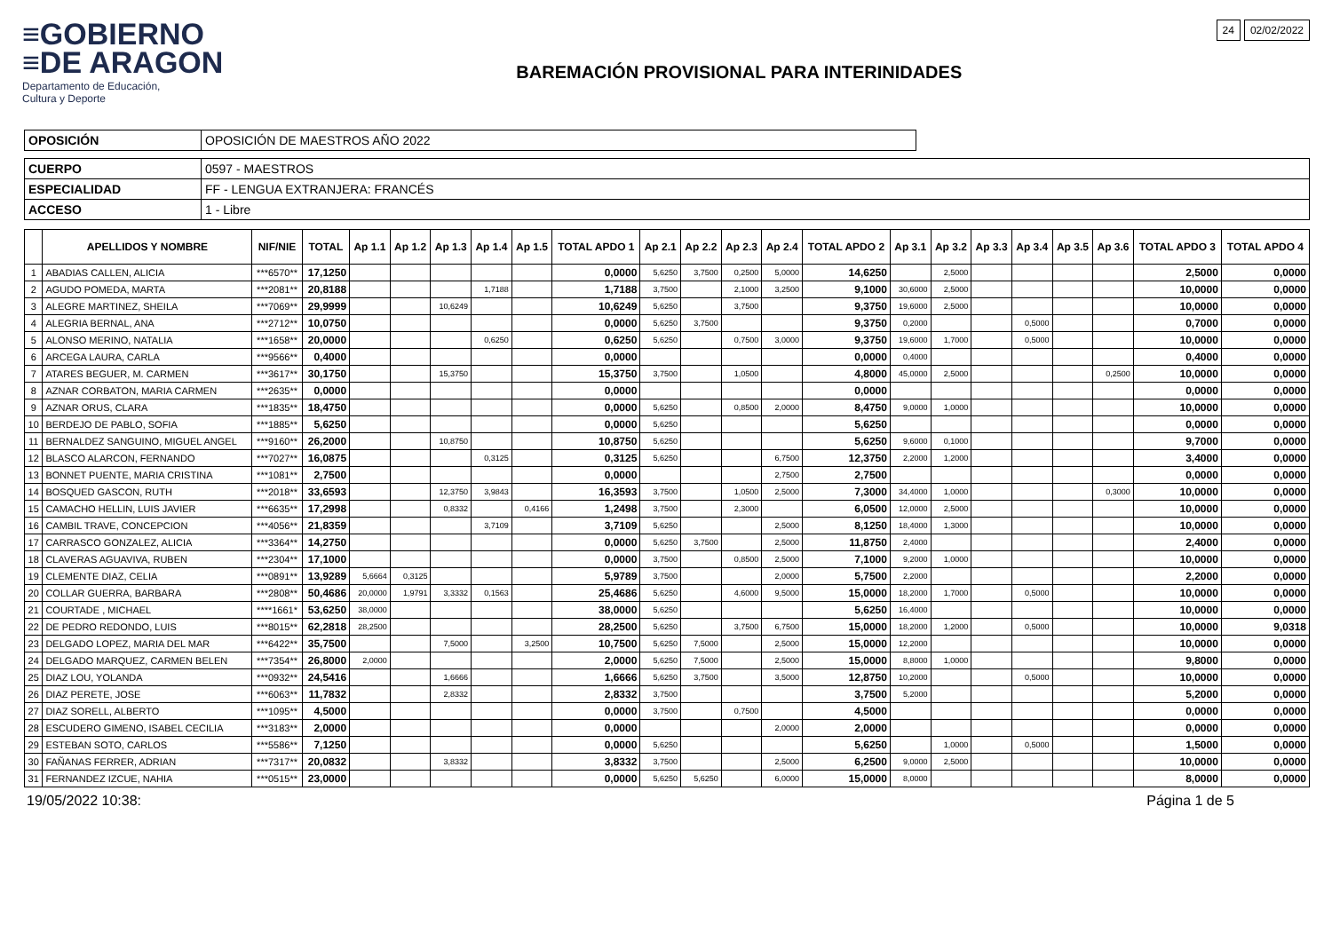≡GOBIERNO
≡DE ARAGON
Departamento de Educación,
Cultura y Deporte
BAREMACIÓN PROVISIONAL PARA INTERINIDADES
24 02/02/2022
| OPOSICIÓN | OPOSICIÓN DE MAESTROS AÑO 2022 |
| CUERPO | 0597 - MAESTROS |
| ESPECIALIDAD | FF - LENGUA EXTRANJERA: FRANCÉS |
| ACCESO | 1 - Libre |
| | APELLIDOS Y NOMBRE | NIF/NIE | TOTAL | Ap 1.1 | Ap 1.2 | Ap 1.3 | Ap 1.4 | Ap 1.5 | TOTAL APDO 1 | Ap 2.1 | Ap 2.2 | Ap 2.3 | Ap 2.4 | TOTAL APDO 2 | Ap 3.1 | Ap 3.2 | Ap 3.3 | Ap 3.4 | Ap 3.5 | Ap 3.6 | TOTAL APDO 3 | TOTAL APDO 4 |
| --- | --- | --- | --- | --- | --- | --- | --- | --- | --- | --- | --- | --- | --- | --- | --- | --- | --- | --- | --- | --- | --- | --- |
| 1 | ABADIAS CALLEN, ALICIA | ***6570** | 17,1250 | | | | | | 0,0000 | 5,6250 | 3,7500 | 0,2500 | 5,0000 | 14,6250 | | 2,5000 | | | | | 2,5000 | 0,0000 |
| 2 | AGUDO POMEDA, MARTA | ***2081** | 20,8188 | | | | 1,7188 | | 1,7188 | 3,7500 | | 2,1000 | 3,2500 | 9,1000 | 30,6000 | 2,5000 | | | | | 10,0000 | 0,0000 |
| 3 | ALEGRE MARTINEZ, SHEILA | ***7069** | 29,9999 | | | 10,6249 | | | 10,6249 | 5,6250 | | 3,7500 | | 9,3750 | 19,6000 | 2,5000 | | | | | 10,0000 | 0,0000 |
| 4 | ALEGRIA BERNAL, ANA | ***2712** | 10,0750 | | | | | | 0,0000 | 5,6250 | 3,7500 | | | 9,3750 | 0,2000 | | | 0,5000 | | | 0,7000 | 0,0000 |
| 5 | ALONSO MERINO, NATALIA | ***1658** | 20,0000 | | | | 0,6250 | | 0,6250 | 5,6250 | | 0,7500 | 3,0000 | 9,3750 | 19,6000 | 1,7000 | | 0,5000 | | | 10,0000 | 0,0000 |
| 6 | ARCEGA LAURA, CARLA | ***9566** | 0,4000 | | | | | | 0,0000 | | | | | 0,0000 | 0,4000 | | | | | | 0,4000 | 0,0000 |
| 7 | ATARES BEGUER, M. CARMEN | ***3617** | 30,1750 | | | 15,3750 | | | 15,3750 | 3,7500 | | 1,0500 | | 4,8000 | 45,0000 | 2,5000 | | | | 0,2500 | 10,0000 | 0,0000 |
| 8 | AZNAR CORBATON, MARIA CARMEN | ***2635** | 0,0000 | | | | | | 0,0000 | | | | | 0,0000 | | | | | | | 0,0000 | 0,0000 |
| 9 | AZNAR ORUS, CLARA | ***1835** | 18,4750 | | | | | | 0,0000 | 5,6250 | | 0,8500 | 2,0000 | 8,4750 | 9,0000 | 1,0000 | | | | | 10,0000 | 0,0000 |
| 10 | BERDEJO DE PABLO, SOFIA | ***1885** | 5,6250 | | | | | | 0,0000 | 5,6250 | | | | 5,6250 | | | | | | | 0,0000 | 0,0000 |
| 11 | BERNALDEZ SANGUINO, MIGUEL ANGEL | ***9160** | 26,2000 | | | 10,8750 | | | 10,8750 | 5,6250 | | | | 5,6250 | 9,6000 | 0,1000 | | | | | 9,7000 | 0,0000 |
| 12 | BLASCO ALARCON, FERNANDO | ***7027** | 16,0875 | | | | 0,3125 | | 0,3125 | 5,6250 | | | 6,7500 | 12,3750 | 2,2000 | 1,2000 | | | | | 3,4000 | 0,0000 |
| 13 | BONNET PUENTE, MARIA CRISTINA | ***1081** | 2,7500 | | | | | | 0,0000 | | | | 2,7500 | 2,7500 | | | | | | | 0,0000 | 0,0000 |
| 14 | BOSQUED GASCON, RUTH | ***2018** | 33,6593 | | | 12,3750 | 3,9843 | | 16,3593 | 3,7500 | | 1,0500 | 2,5000 | 7,3000 | 34,4000 | 1,0000 | | | | 0,3000 | 10,0000 | 0,0000 |
| 15 | CAMACHO HELLIN, LUIS JAVIER | ***6635** | 17,2998 | | | 0,8332 | | 0,4166 | 1,2498 | 3,7500 | | 2,3000 | | 6,0500 | 12,0000 | 2,5000 | | | | | 10,0000 | 0,0000 |
| 16 | CAMBIL TRAVE, CONCEPCION | ***4056** | 21,8359 | | | | 3,7109 | | 3,7109 | 5,6250 | | | 2,5000 | 8,1250 | 18,4000 | 1,3000 | | | | | 10,0000 | 0,0000 |
| 17 | CARRASCO GONZALEZ, ALICIA | ***3364** | 14,2750 | | | | | | 0,0000 | 5,6250 | 3,7500 | | 2,5000 | 11,8750 | 2,4000 | | | | | | 2,4000 | 0,0000 |
| 18 | CLAVERAS AGUAVIVA, RUBEN | ***2304** | 17,1000 | | | | | | 0,0000 | 3,7500 | | 0,8500 | 2,5000 | 7,1000 | 9,2000 | 1,0000 | | | | | 10,0000 | 0,0000 |
| 19 | CLEMENTE DIAZ, CELIA | ***0891** | 13,9289 | 5,6664 | 0,3125 | | | | 5,9789 | 3,7500 | | | 2,0000 | 5,7500 | 2,2000 | | | | | | 2,2000 | 0,0000 |
| 20 | COLLAR GUERRA, BARBARA | ***2808** | 50,4686 | 20,0000 | 1,9791 | 3,3332 | 0,1563 | | 25,4686 | 5,6250 | | 4,6000 | 9,5000 | 15,0000 | 18,2000 | 1,7000 | | 0,5000 | | | 10,0000 | 0,0000 |
| 21 | COURTADE , MICHAEL | ****1661* | 53,6250 | 38,0000 | | | | | 38,0000 | 5,6250 | | | | 5,6250 | 16,4000 | | | | | | 10,0000 | 0,0000 |
| 22 | DE PEDRO REDONDO, LUIS | ***8015** | 62,2818 | 28,2500 | | | | | 28,2500 | 5,6250 | | 3,7500 | 6,7500 | 15,0000 | 18,2000 | 1,2000 | | 0,5000 | | | 10,0000 | 9,0318 |
| 23 | DELGADO LOPEZ, MARIA DEL MAR | ***6422** | 35,7500 | | | 7,5000 | | 3,2500 | 10,7500 | 5,6250 | 7,5000 | | 2,5000 | 15,0000 | 12,2000 | | | | | | 10,0000 | 0,0000 |
| 24 | DELGADO MARQUEZ, CARMEN BELEN | ***7354** | 26,8000 | 2,0000 | | | | | 2,0000 | 5,6250 | 7,5000 | | 2,5000 | 15,0000 | 8,8000 | 1,0000 | | | | | 9,8000 | 0,0000 |
| 25 | DIAZ LOU, YOLANDA | ***0932** | 24,5416 | | | 1,6666 | | | 1,6666 | 5,6250 | 3,7500 | | 3,5000 | 12,8750 | 10,2000 | | | 0,5000 | | | 10,0000 | 0,0000 |
| 26 | DIAZ PERETE, JOSE | ***6063** | 11,7832 | | | 2,8332 | | | 2,8332 | 3,7500 | | | | 3,7500 | 5,2000 | | | | | | 5,2000 | 0,0000 |
| 27 | DIAZ SORELL, ALBERTO | ***1095** | 4,5000 | | | | | | 0,0000 | 3,7500 | | 0,7500 | | 4,5000 | | | | | | | 0,0000 | 0,0000 |
| 28 | ESCUDERO GIMENO, ISABEL CECILIA | ***3183** | 2,0000 | | | | | | 0,0000 | | | | 2,0000 | 2,0000 | | | | | | | 0,0000 | 0,0000 |
| 29 | ESTEBAN SOTO, CARLOS | ***5586** | 7,1250 | | | | | | 0,0000 | 5,6250 | | | | 5,6250 | | 1,0000 | | 0,5000 | | | 1,5000 | 0,0000 |
| 30 | FAÑANAS FERRER, ADRIAN | ***7317** | 20,0832 | | | 3,8332 | | | 3,8332 | 3,7500 | | | 2,5000 | 6,2500 | 9,0000 | 2,5000 | | | | | 10,0000 | 0,0000 |
| 31 | FERNANDEZ IZCUE, NAHIA | ***0515** | 23,0000 | | | | | | 0,0000 | 5,6250 | 5,6250 | | 6,0000 | 15,0000 | 8,0000 | | | | | | 8,0000 | 0,0000 |
19/05/2022 10:38: Página 1 de 5